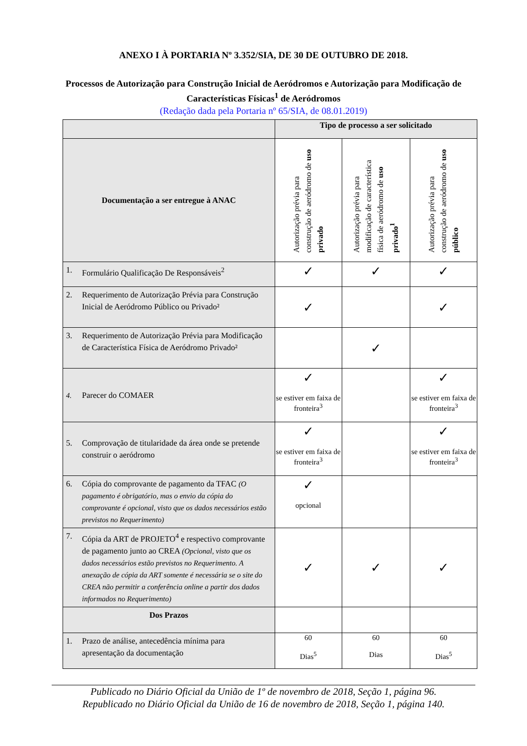ANEXO I À PORTARIA Nº 3.352/SIA, DE 30 DE OUTUBRO DE 2018.
Processos de Autorização para Construção Inicial de Aeródromos e Autorização para Modificação de
Características Físicas<sup>1</sup> de Aeródromos
(Redação dada pela Portaria nº 65/SIA, de 08.01.2019)
| | Tipo de processo a ser solicitado | | |
| --- | --- | --- | --- |
| Documentação a ser entregue à ANAC | Autorização prévia para construção de aeródromo de uso privado | Autorização prévia para modificação de característica física de aeródromo de uso privado<sup>1</sup> | Autorização prévia para construção de aeródromo de uso público |
| 1. Formulário Qualificação De Responsáveis<sup>2</sup> | ✓ | ✓ | ✓ |
| 2. Requerimento de Autorização Prévia para Construção Inicial de Aeródromo Público ou Privado² | ✓ | | ✓ |
| 3. Requerimento de Autorização Prévia para Modificação de Característica Física de Aeródromo Privado² | | ✓ | |
| 4. Parecer do COMAER | ✓ se estiver em faixa de fronteira<sup>3</sup> | | ✓ se estiver em faixa de fronteira<sup>3</sup> |
| 5. Comprovação de titularidade da área onde se pretende construir o aeródromo | ✓ se estiver em faixa de fronteira<sup>3</sup> | | ✓ se estiver em faixa de fronteira<sup>3</sup> |
| 6. Cópia do comprovante de pagamento da TFAC (O pagamento é obrigatório, mas o envio da cópia do comprovante é opcional, visto que os dados necessários estão previstos no Requerimento) | ✓ opcional | | |
| 7. Cópia da ART de PROJETO<sup>4</sup> e respectivo comprovante de pagamento junto ao CREA (Opcional, visto que os dados necessários estão previstos no Requerimento. A anexação de cópia da ART somente é necessária se o site do CREA não permitir a conferência online a partir dos dados informados no Requerimento) | ✓ | ✓ | ✓ |
| Dos Prazos | | | |
| 1. Prazo de análise, antecedência mínima para apresentação da documentação | 60 Dias<sup>5</sup> | 60 Dias | 60 Dias<sup>5</sup> |
Publicado no Diário Oficial da União de 1º de novembro de 2018, Seção 1, página 96.
Republicado no Diário Oficial da União de 16 de novembro de 2018, Seção 1, página 140.